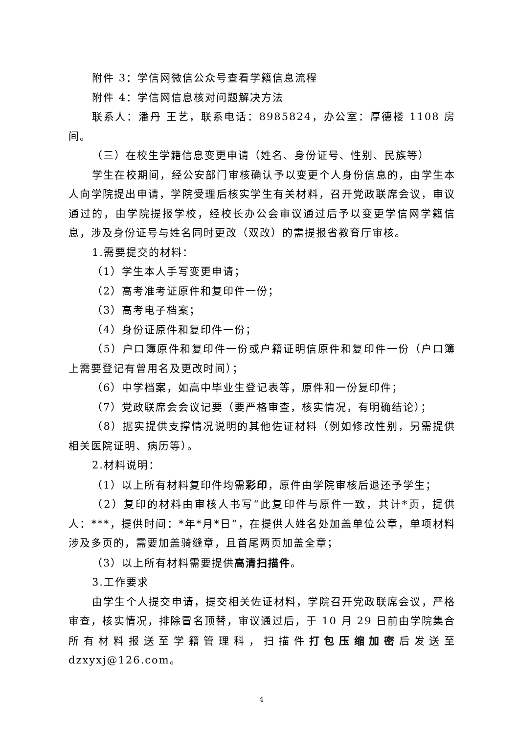附件 3：学信网微信公众号查看学籍信息流程
附件 4：学信网信息核对问题解决方法
联系人：潘丹 王艺，联系电话：8985824，办公室：厚德楼 1108 房间。
（三）在校生学籍信息变更申请（姓名、身份证号、性别、民族等）
学生在校期间，经公安部门审核确认予以变更个人身份信息的，由学生本人向学院提出申请，学院受理后核实学生有关材料，召开党政联席会议，审议通过的，由学院提报学校，经校长办公会审议通过后予以变更学信网学籍信息，涉及身份证号与姓名同时更改（双改）的需提报省教育厅审核。
1.需要提交的材料：
（1）学生本人手写变更申请；
（2）高考准考证原件和复印件一份；
（3）高考电子档案；
（4）身份证原件和复印件一份；
（5）户口簿原件和复印件一份或户籍证明信原件和复印件一份（户口簿上需要登记有曾用名及更改时间）；
（6）中学档案，如高中毕业生登记表等，原件和一份复印件；
（7）党政联席会会议记要（要严格审查，核实情况，有明确结论）；
（8）据实提供支撑情况说明的其他佐证材料（例如修改性别，另需提供相关医院证明、病历等）。
2.材料说明：
（1）以上所有材料复印件均需彩印，原件由学院审核后退还予学生；
（2）复印的材料由审核人书写“此复印件与原件一致，共计*页，提供人：***，提供时间：*年*月*日”，在提供人姓名处加盖单位公章，单项材料涉及多页的，需要加盖骑缝章，且首尾两页加盖全章；
（3）以上所有材料需要提供高清扫描件。
3.工作要求
由学生个人提交申请，提交相关佐证材料，学院召开党政联席会议，严格审查，核实情况，排除冒名顶替，审议通过后，于 10 月 29 日前由学院集合所有材料报送至学籍管理科，扫描件打包压缩加密后发送至 dzxyxj@126.com。
4